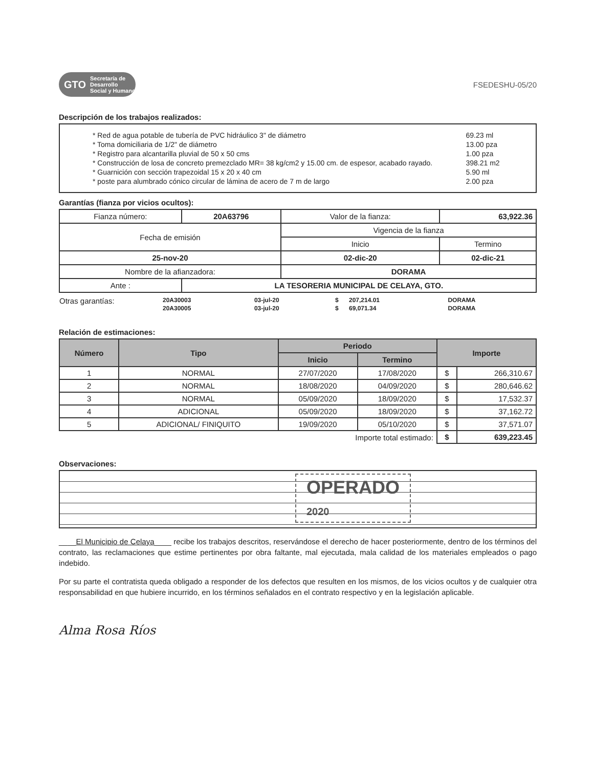GTO Secretaría de Desarrollo Social y Humano
FSEDESHU-05/20
Descripción de los trabajos realizados:
| * Red de agua potable de tubería de PVC hidráulico 3" de diámetro | 69.23 ml |
| * Toma domiciliaria de 1/2" de diámetro | 13.00 pza |
| * Registro para alcantarilla pluvial de 50 x 50 cms | 1.00 pza |
| * Construcción de losa de concreto premezclado MR= 38 kg/cm2 y 15.00 cm. de espesor, acabado rayado. | 398.21 m2 |
| * Guarnición con sección trapezoidal 15 x 20 x 40 cm | 5.90 ml |
| * poste para alumbrado cónico circular de lámina de acero de 7 m de largo | 2.00 pza |
Garantías (fianza por vicios ocultos):
| Fianza número: | 20A63796 | Valor de la fianza: | 63,922.36 |
| Fecha de emisión | | Vigencia de la fianza | |
| | | Inicio | Termino |
| 25-nov-20 | | 02-dic-20 | 02-dic-21 |
| Nombre de la afianzadora: | | DORAMA | |
| Ante : | LA TESORERIA MUNICIPAL DE CELAYA, GTO. | | |
| Otras garantías: | 20A30003 | 03-jul-20 | $ | 207,214.01 | DORAMA |
| | 20A30005 | 03-jul-20 | $ | 69,071.34 | DORAMA |
Relación de estimaciones:
| Número | Tipo | Periodo | | Importe | |
| --- | --- | --- | --- | --- | --- |
| | | Inicio | Termino | | |
| 1 | NORMAL | 27/07/2020 | 17/08/2020 | $ | 266,310.67 |
| 2 | NORMAL | 18/08/2020 | 04/09/2020 | $ | 280,646.62 |
| 3 | NORMAL | 05/09/2020 | 18/09/2020 | $ | 17,532.37 |
| 4 | ADICIONAL | 05/09/2020 | 18/09/2020 | $ | 37,162.72 |
| 5 | ADICIONAL/ FINIQUITO | 19/09/2020 | 05/10/2020 | $ | 37,571.07 |
| Importe total estimado: | | | | $ | 639,223.45 |
Observaciones:
OPERADO
2020
____El Municipio de Celaya____ recibe los trabajos descritos, reservándose el derecho de hacer posteriormente, dentro de los términos del contrato, las reclamaciones que estime pertinentes por obra faltante, mal ejecutada, mala calidad de los materiales empleados o pago indebido.
Por su parte el contratista queda obligado a responder de los defectos que resulten en los mismos, de los vicios ocultos y de cualquier otra responsabilidad en que hubiere incurrido, en los términos señalados en el contrato respectivo y en la legislación aplicable.
Alma Rosa Ríos